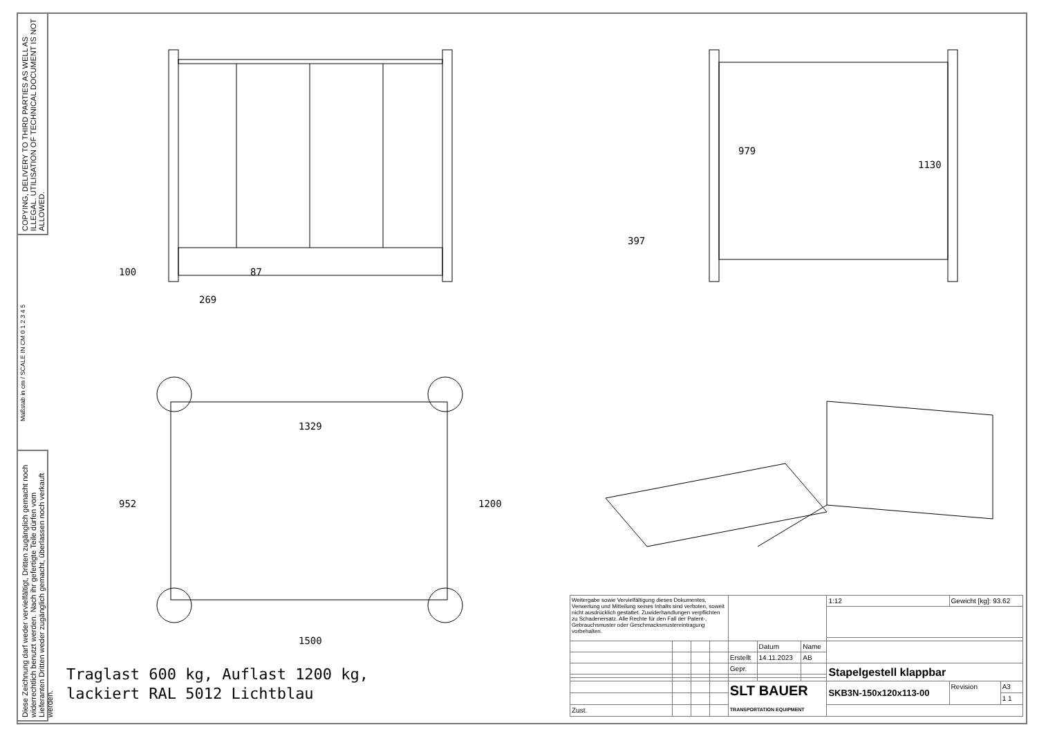COPYING, DELIVERY TO THIRD PARTIES AS WELL AS ILLEGAL. UTILISATION OF TECHNICAL DOCUMENT IS NOT ALLOWED.
Maßstab in cm / SCALE IN CM 0 1 2 3 4 5
Diese Zeichnung darf weder vervielfältigt, Dritten zugänglich gemacht noch widerrechtlich benutzt werden. Nach ihr gefertigte Teile dürfen vom Lieferanten Dritten weder zugänglich gemacht, überlassen noch verkauft werden.
100 87
269
979
1130
397
1329
952 1200
1500
Traglast 600 kg, Auflast 1200 kg,
lackiert RAL 5012 Lichtblau
| Weitergabe sowie Vervielfältigung dieses Dokumentes, Verwertung und Mitteilung seines Inhalts sind verboten, soweit nicht ausdrücklich gestattet. Zuwiderhandlungen verpflichten zu Schadenersatz. Alle Rechte für den Fall der Patent-, Gebrauchsmuster oder Geschmacksmustereintragung vorbehalten. | | | | | | | 1:12 | Gewicht [kg]: 93.62 | | |
| | | | | | Datum | Name | | | | |
| | | | | Erstellt | 14.11.2023 | AB | | | | |
| | | | | Gepr. | | | Stapelgestell klappbar | | | |
| | | | | SLT BAUER TRANSPORTATION EQUIPMENT | | | SKB3N-150x120x113-00 | | Revision | A3 |
| | | | | | | | | | | 1 1 |
| Zust. | | | | | | | | | | |